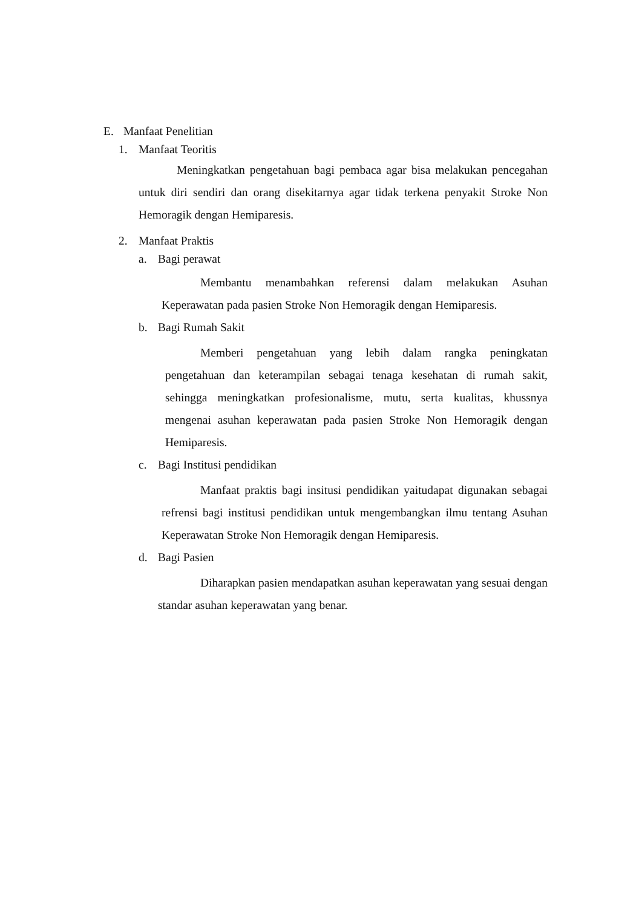E. Manfaat Penelitian
1. Manfaat Teoritis
Meningkatkan pengetahuan bagi pembaca agar bisa melakukan pencegahan untuk diri sendiri dan orang disekitarnya agar tidak terkena penyakit Stroke Non Hemoragik dengan Hemiparesis.
2. Manfaat Praktis
a. Bagi perawat
Membantu menambahkan referensi dalam melakukan Asuhan Keperawatan pada pasien Stroke Non Hemoragik dengan Hemiparesis.
b. Bagi Rumah Sakit
Memberi pengetahuan yang lebih dalam rangka peningkatan pengetahuan dan keterampilan sebagai tenaga kesehatan di rumah sakit, sehingga meningkatkan profesionalisme, mutu, serta kualitas, khussnya mengenai asuhan keperawatan pada pasien Stroke Non Hemoragik dengan Hemiparesis.
c. Bagi Institusi pendidikan
Manfaat praktis bagi insitusi pendidikan yaitudapat digunakan sebagai refrensi bagi institusi pendidikan untuk mengembangkan ilmu tentang Asuhan Keperawatan Stroke Non Hemoragik dengan Hemiparesis.
d. Bagi Pasien
Diharapkan pasien mendapatkan asuhan keperawatan yang sesuai dengan standar asuhan keperawatan yang benar.